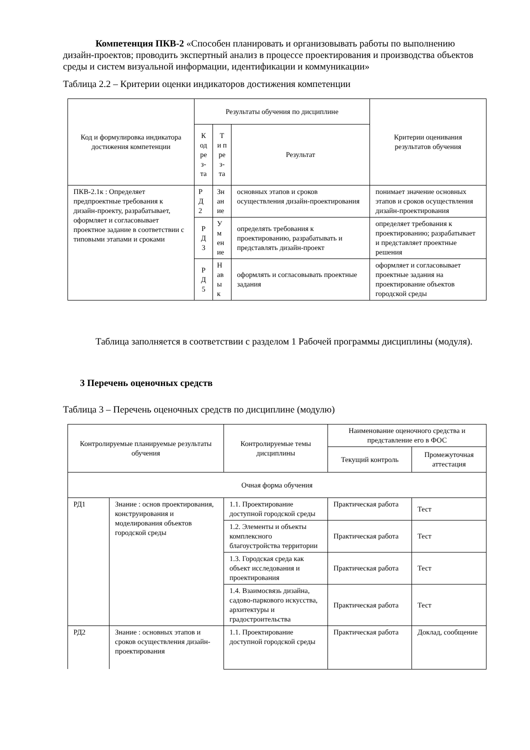Компетенция ПКВ-2 «Способен планировать и организовывать работы по выполнению дизайн-проектов; проводить экспертный анализ в процессе проектирования и производства объектов среды и систем визуальной информации, идентификации и коммуникации»
Таблица 2.2 – Критерии оценки индикаторов достижения компетенции
| Код и формулировка индикатора достижения компетенции | Результаты обучения по дисциплине | | | Критерии оценивания результатов обучения |
| --- | --- | --- | --- | --- |
| | К од ре з- та | Т и п ре з- та | Результат | |
| ПКВ-2.1к : Определяет предпроектные требования к дизайн-проекту, разрабатывает, оформляет и согласовывает проектное задание в соответствии с типовыми этапами и сроками | Р Д 2 | Зн ан ие | основных этапов и сроков осуществления дизайн-проектирования | понимает значение основных этапов и сроков осуществления дизайн-проектирования |
| | Р Д 3 | У м ен ие | определять требования к проектированию, разрабатывать и представлять дизайн-проект | определяет требования к проектированию; разрабатывает и представляет проектные решения |
| | Р Д 5 | Н ав ы к | оформлять и согласовывать проектные задания | оформляет и согласовывает проектные задания на проектирование объектов городской среды |
Таблица заполняется в соответствии с разделом 1 Рабочей программы дисциплины (модуля).
3 Перечень оценочных средств
Таблица 3 – Перечень оценочных средств по дисциплине (модулю)
| Контролируемые планируемые результаты обучения | | Контролируемые темы дисциплины | Наименование оценочного средства и представление его в ФОС | |
| --- | --- | --- | --- | --- |
| | | | Текущий контроль | Промежуточная аттестация |
| Очная форма обучения | | | | |
| РД1 | Знание : основ проектирования, конструирования и моделирования объектов городской среды | 1.1. Проектирование доступной городской среды | Практическая работа | Тест |
| | | 1.2. Элементы и объекты комплексного благоустройства территории | Практическая работа | Тест |
| | | 1.3. Городская среда как объект исследования и проектирования | Практическая работа | Тест |
| | | 1.4. Взаимосвязь дизайна, садово-паркового искусства, архитектуры и градостроительства | Практическая работа | Тест |
| РД2 | Знание : основных этапов и сроков осуществления дизайн-проектирования | 1.1. Проектирование доступной городской среды | Практическая работа | Доклад, сообщение |